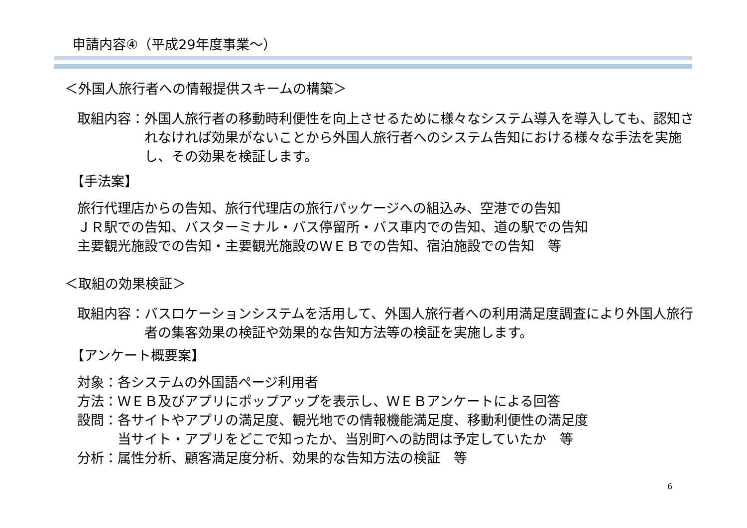申請内容④（平成29年度事業～）
＜外国人旅行者への情報提供スキームの構築＞
取組内容： 外国人旅行者の移動時利便性を向上させるために様々なシステム導入を導入しても、認知されなければ効果がないことから外国人旅行者へのシステム告知における様々な手法を実施し、その効果を検証します。
【手法案】
旅行代理店からの告知、旅行代理店の旅行パッケージへの組込み、空港での告知
ＪＲ駅での告知、バスターミナル・バス停留所・バス車内での告知、道の駅での告知
主要観光施設での告知・主要観光施設のＷＥＢでの告知、宿泊施設での告知　等
＜取組の効果検証＞
取組内容： バスロケーションシステムを活用して、外国人旅行者への利用満足度調査により外国人旅行者の集客効果の検証や効果的な告知方法等の検証を実施します。
【アンケート概要案】
対象： 各システムの外国語ページ利用者
方法： ＷＥＢ及びアプリにポップアップを表示し、ＷＥＢアンケートによる回答
設問： 各サイトやアプリの満足度、観光地での情報機能満足度、移動利便性の満足度
当サイト・アプリをどこで知ったか、当別町への訪問は予定していたか　等
分析： 属性分析、顧客満足度分析、効果的な告知方法の検証　等
6